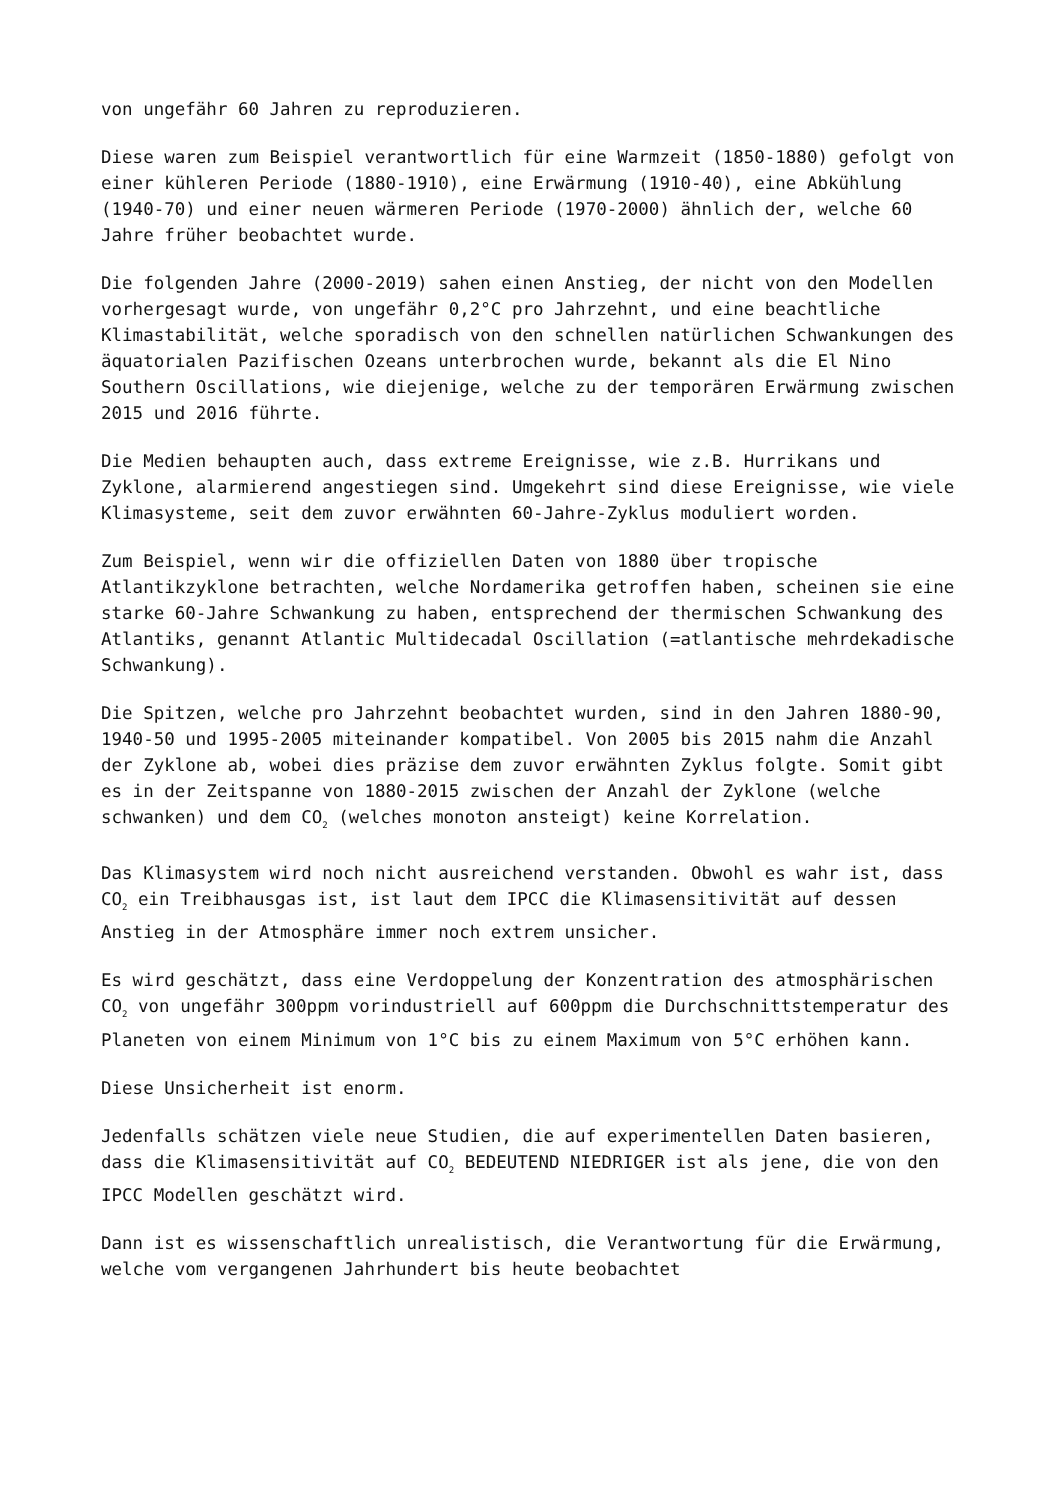von ungefähr 60 Jahren zu reproduzieren.
Diese waren zum Beispiel verantwortlich für eine Warmzeit (1850-1880) gefolgt von einer kühleren Periode (1880-1910), eine Erwärmung (1910-40), eine Abkühlung (1940-70) und einer neuen wärmeren Periode (1970-2000) ähnlich der, welche 60 Jahre früher beobachtet wurde.
Die folgenden Jahre (2000-2019) sahen einen Anstieg, der nicht von den Modellen vorhergesagt wurde, von ungefähr 0,2°C pro Jahrzehnt, und eine beachtliche Klimastabilität, welche sporadisch von den schnellen natürlichen Schwankungen des äquatorialen Pazifischen Ozeans unterbrochen wurde, bekannt als die El Nino Southern Oscillations, wie diejenige, welche zu der temporären Erwärmung zwischen 2015 und 2016 führte.
Die Medien behaupten auch, dass extreme Ereignisse, wie z.B. Hurrikans und Zyklone, alarmierend angestiegen sind. Umgekehrt sind diese Ereignisse, wie viele Klimasysteme, seit dem zuvor erwähnten 60-Jahre-Zyklus moduliert worden.
Zum Beispiel, wenn wir die offiziellen Daten von 1880 über tropische Atlantikzyklone betrachten, welche Nordamerika getroffen haben, scheinen sie eine starke 60-Jahre Schwankung zu haben, entsprechend der thermischen Schwankung des Atlantiks, genannt Atlantic Multidecadal Oscillation (=atlantische mehrdekadische Schwankung).
Die Spitzen, welche pro Jahrzehnt beobachtet wurden, sind in den Jahren 1880-90, 1940-50 und 1995-2005 miteinander kompatibel. Von 2005 bis 2015 nahm die Anzahl der Zyklone ab, wobei dies präzise dem zuvor erwähnten Zyklus folgte. Somit gibt es in der Zeitspanne von 1880-2015 zwischen der Anzahl der Zyklone (welche schwanken) und dem CO<sub>2</sub> (welches monoton ansteigt) keine Korrelation.
Das Klimasystem wird noch nicht ausreichend verstanden. Obwohl es wahr ist, dass CO<sub>2</sub> ein Treibhausgas ist, ist laut dem IPCC die Klimasensitivität auf dessen Anstieg in der Atmosphäre immer noch extrem unsicher.
Es wird geschätzt, dass eine Verdoppelung der Konzentration des atmosphärischen CO<sub>2</sub> von ungefähr 300ppm vorindustriell auf 600ppm die Durchschnittstemperatur des Planeten von einem Minimum von 1°C bis zu einem Maximum von 5°C erhöhen kann.
Diese Unsicherheit ist enorm.
Jedenfalls schätzen viele neue Studien, die auf experimentellen Daten basieren, dass die Klimasensitivität auf CO<sub>2</sub> BEDEUTEND NIEDRIGER ist als jene, die von den IPCC Modellen geschätzt wird.
Dann ist es wissenschaftlich unrealistisch, die Verantwortung für die Erwärmung, welche vom vergangenen Jahrhundert bis heute beobachtet